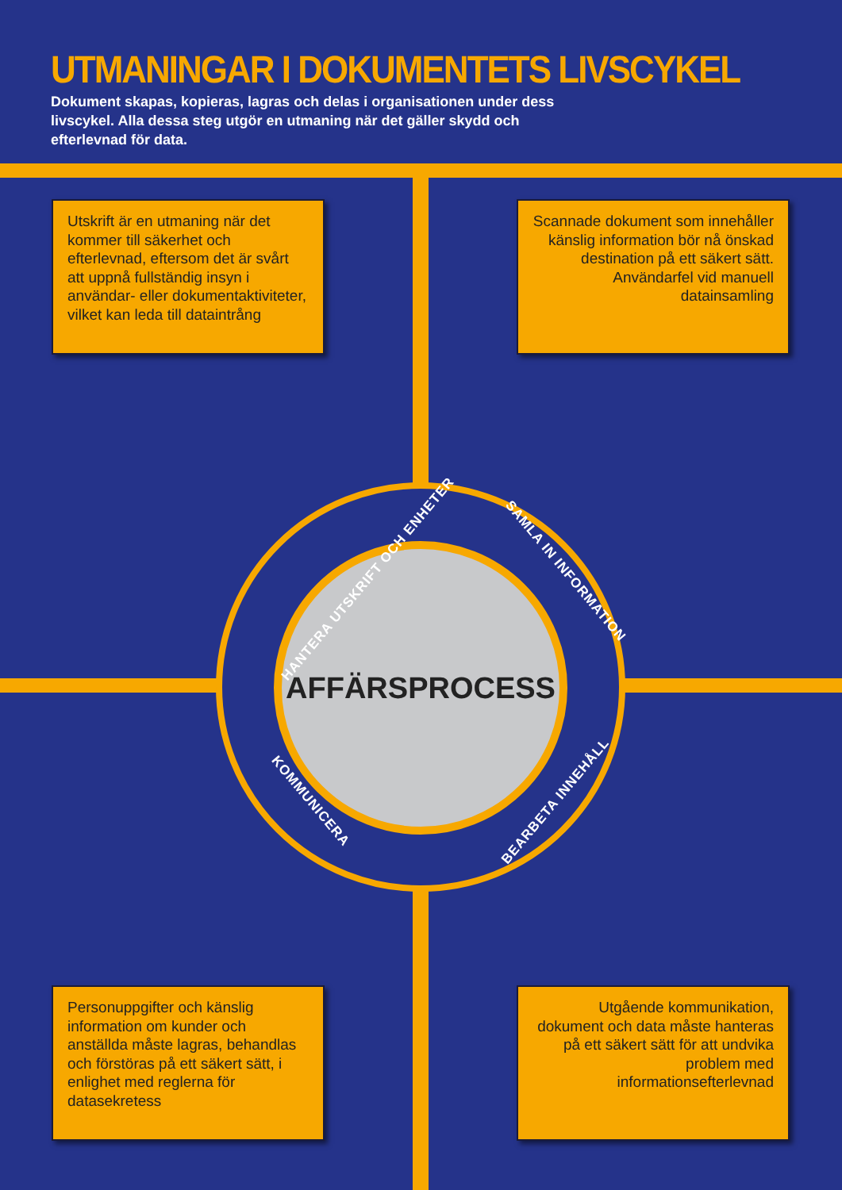UTMANINGAR I DOKUMENTETS LIVSCYKEL
Dokument skapas, kopieras, lagras och delas i organisationen under dess livscykel. Alla dessa steg utgör en utmaning när det gäller skydd och efterlevnad för data.
Utskrift är en utmaning när det kommer till säkerhet och efterlevnad, eftersom det är svårt att uppnå fullständig insyn i användar- eller dokumentaktiviteter, vilket kan leda till dataintrång
Scannade dokument som innehåller känslig information bör nå önskad destination på ett säkert sätt. Användarfel vid manuell datainsamling
AFFÄRSPROCESS
HANTERA UTSKRIFT OCH ENHETER SAMLA IN INFORMATION
KOMMUNICERA BEARBETA INNEHÅLL
Personuppgifter och känslig information om kunder och anställda måste lagras, behandlas och förstöras på ett säkert sätt, i enlighet med reglerna för datasekretess
Utgående kommunikation, dokument och data måste hanteras på ett säkert sätt för att undvika problem med informationsefterlevnad